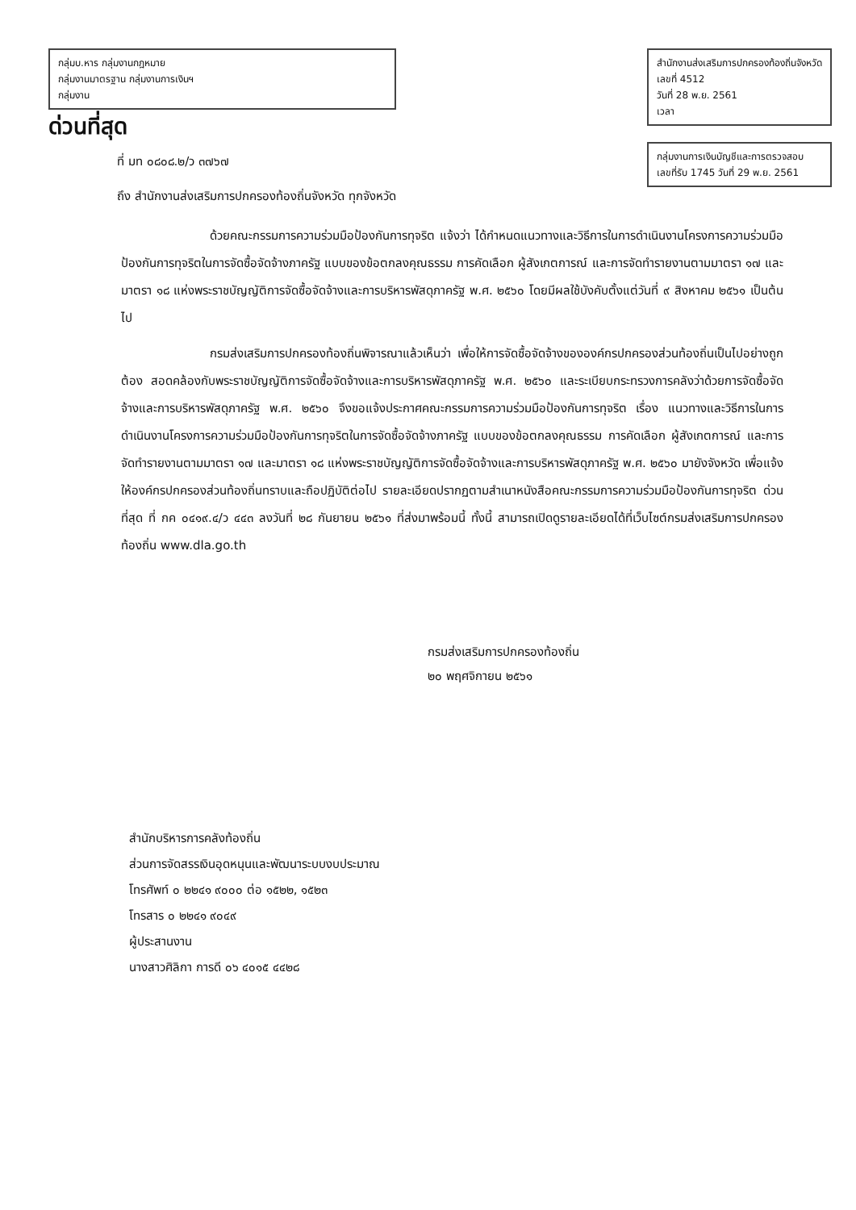กลุ่มบ.หาร กลุ่มงานกฎหมาย
กลุ่มงานมาตรฐาน กลุ่มงานการเงินฯ
กลุ่มงาน
ด่วนที่สุด
ที่ มท ๐๘๐๘.๒/ว ๓๗๖๗
ถึง สำนักงานส่งเสริมการปกครองท้องถิ่นจังหวัด ทุกจังหวัด
สำนักงานส่งเสริมการปกครองท้องถิ่นจังหวัด
เลขที่ 4512
วันที่ 28 พ.ย. 2561
เวลา
กลุ่มงานการเงินบัญชีและการตรวจสอบ
เลขที่รับ 1745 วันที่ 29 พ.ย. 2561
ด้วยคณะกรรมการความร่วมมือป้องกันการทุจริต แจ้งว่า ได้กำหนดแนวทางและวิธีการในการดำเนินงานโครงการความร่วมมือป้องกันการทุจริตในการจัดซื้อจัดจ้างภาครัฐ แบบของข้อตกลงคุณธรรม การคัดเลือก ผู้สังเกตการณ์ และการจัดทำรายงานตามมาตรา ๑๗ และมาตรา ๑๘ แห่งพระราชบัญญัติการจัดซื้อจัดจ้างและการบริหารพัสดุภาครัฐ พ.ศ. ๒๕๖๐ โดยมีผลใช้บังคับตั้งแต่วันที่ ๙ สิงหาคม ๒๕๖๑ เป็นต้นไป
กรมส่งเสริมการปกครองท้องถิ่นพิจารณาแล้วเห็นว่า เพื่อให้การจัดซื้อจัดจ้างขององค์กรปกครองส่วนท้องถิ่นเป็นไปอย่างถูกต้อง สอดคล้องกับพระราชบัญญัติการจัดซื้อจัดจ้างและการบริหารพัสดุภาครัฐ พ.ศ. ๒๕๖๐ และระเบียบกระทรวงการคลังว่าด้วยการจัดซื้อจัดจ้างและการบริหารพัสดุภาครัฐ พ.ศ. ๒๕๖๐ จึงขอแจ้งประกาศคณะกรรมการความร่วมมือป้องกันการทุจริต เรื่อง แนวทางและวิธีการในการดำเนินงานโครงการความร่วมมือป้องกันการทุจริตในการจัดซื้อจัดจ้างภาครัฐ แบบของข้อตกลงคุณธรรม การคัดเลือก ผู้สังเกตการณ์ และการจัดทำรายงานตามมาตรา ๑๗ และมาตรา ๑๘ แห่งพระราชบัญญัติการจัดซื้อจัดจ้างและการบริหารพัสดุภาครัฐ พ.ศ. ๒๕๖๐ มายังจังหวัด เพื่อแจ้งให้องค์กรปกครองส่วนท้องถิ่นทราบและถือปฏิบัติต่อไป รายละเอียดปรากฏตามสำเนาหนังสือคณะกรรมการความร่วมมือป้องกันการทุจริต ด่วนที่สุด ที่ กค ๐๔๑๙.๔/ว ๔๔๓ ลงวันที่ ๒๘ กันยายน ๒๕๖๑ ที่ส่งมาพร้อมนี้ ทั้งนี้ สามารถเปิดดูรายละเอียดได้ที่เว็บไซต์กรมส่งเสริมการปกครองท้องถิ่น www.dla.go.th
กรมส่งเสริมการปกครองท้องถิ่น
๒๐ พฤศจิกายน ๒๕๖๑
สำนักบริหารการคลังท้องถิ่น
ส่วนการจัดสรรเงินอุดหนุนและพัฒนาระบบงบประมาณ
โทรศัพท์ ๐ ๒๒๔๑ ๙๐๐๐ ต่อ ๑๕๒๒, ๑๕๒๓
โทรสาร ๐ ๒๒๔๑ ๙๐๔๙
ผู้ประสานงาน
นางสาวศิลิกา การดี ๐๖ ๔๐๑๕ ๔๔๒๘